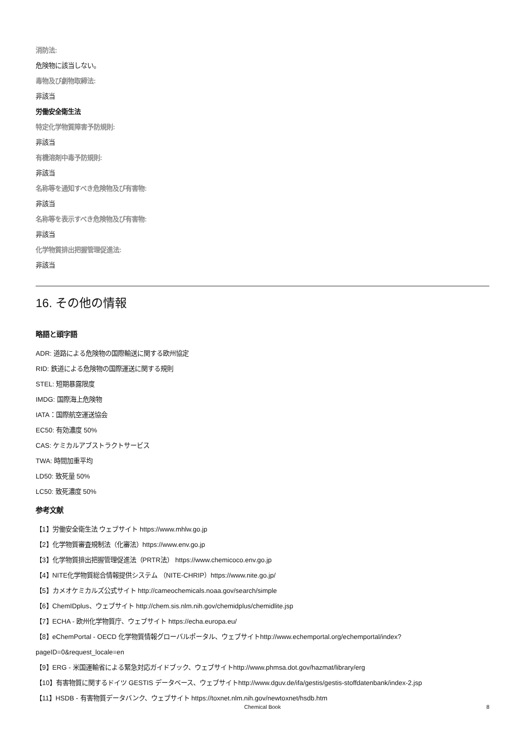消防法:
危険物に該当しない。
毒物及び劇物取締法:
非該当
労働安全衛生法
特定化学物質障害予防規則:
非該当
有機溶剤中毒予防規則:
非該当
名称等を通知すべき危険物及び有害物:
非該当
名称等を表示すべき危険物及び有害物:
非該当
化学物質排出把握管理促進法:
非該当
16. その他の情報
略語と頭字語
ADR: 道路による危険物の国際輸送に関する欧州協定
RID: 鉄道による危険物の国際運送に関する規則
STEL: 短期暴露限度
IMDG: 国際海上危険物
IATA：国際航空運送協会
EC50: 有効濃度 50%
CAS: ケミカルアブストラクトサービス
TWA: 時間加重平均
LD50: 致死量 50%
LC50: 致死濃度 50%
参考文献
【1】労働安全衛生法 ウェブサイト https://www.mhlw.go.jp
【2】化学物質審査規制法（化審法）https://www.env.go.jp
【3】化学物質排出把握管理促進法（PRTR法） https://www.chemicoco.env.go.jp
【4】NITE化学物質総合情報提供システム （NITE-CHRIP）https://www.nite.go.jp/
【5】カメオケミカルズ公式サイト http://cameochemicals.noaa.gov/search/simple
【6】ChemIDplus、ウェブサイト http://chem.sis.nlm.nih.gov/chemidplus/chemidlite.jsp
【7】ECHA - 欧州化学物質庁、ウェブサイト https://echa.europa.eu/
【8】eChemPortal - OECD 化学物質情報グローバルポータル、ウェブサイトhttp://www.echemportal.org/echemportal/index?
pageID=0&request_locale=en
【9】ERG - 米国運輸省による緊急対応ガイドブック、ウェブサイトhttp://www.phmsa.dot.gov/hazmat/library/erg
【10】有害物質に関するドイツ GESTIS データベース、ウェブサイトhttp://www.dguv.de/ifa/gestis/gestis-stoffdatenbank/index-2.jsp
【11】HSDB - 有害物質データバンク、ウェブサイト https://toxnet.nlm.nih.gov/newtoxnet/hsdb.htm
Chemical Book 8